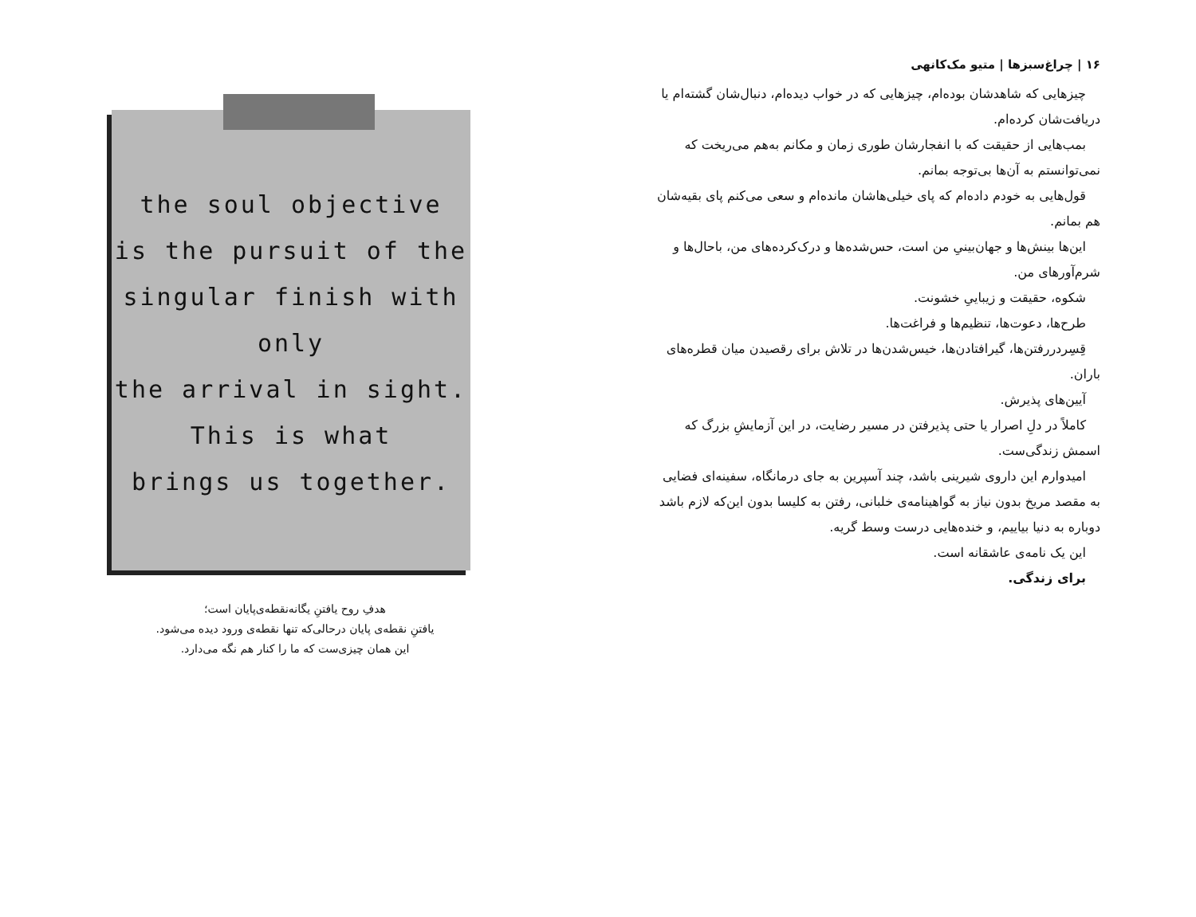the soul objective
is the pursuit of the
singular finish with only
the arrival in sight.
This is what
brings us together.
هدفِ روح یافتنِ یگانه‌نقطه‌ی‌پایان است؛
یافتنِ نقطه‌ی پایان درحالی‌که تنها نقطه‌ی ورود دیده می‌شود.
این همان چیزی‌ست که ما را کنار هم نگه می‌دارد.
۱۶ | چراغ‌سبزها | متیو مک‌کانهی
چیزهایی که شاهدشان بوده‌ام، چیزهایی که در خواب دیده‌ام، دنبال‌شان گشته‌ام یا دریافت‌شان کرده‌ام.
بمب‌هایی از حقیقت که با انفجارشان طوری زمان و مکانم به‌هم می‌ریخت که نمی‌توانستم به آن‌ها بی‌توجه بمانم.
قول‌هایی به خودم داده‌ام که پای خیلی‌هاشان مانده‌ام و سعی می‌کنم پای بقیه‌شان هم بمانم.
این‌ها بینش‌ها و جهان‌بینیِ من است، حس‌شده‌ها و درک‌کرده‌های من، باحال‌ها و شرم‌آورهای من.
شکوه، حقیقت و زیباییِ خشونت.
طرح‌ها، دعوت‌ها، تنظیم‌ها و فراغت‌ها.
قِسِردررفتن‌ها، گیرافتادن‌ها، خیس‌شدن‌ها در تلاش برای رقصیدن میان قطره‌های باران.
آیین‌های پذیرش.
کاملاً در دلِ اصرار یا حتی پذیرفتن در مسیر رضایت، در این آزمایشِ بزرگ که اسمش زندگی‌ست.
امیدوارم این داروی شیرینی باشد، چند آسپرین به جای درمانگاه، سفینه‌ای فضایی به مقصد مریخ بدون نیاز به گواهینامه‌ی خلبانی، رفتن به کلیسا بدون این‌که لازم باشد دوباره به دنیا بیاییم، و خنده‌هایی درست وسط گریه.
این یک نامه‌ی عاشقانه است.
برای زندگی.